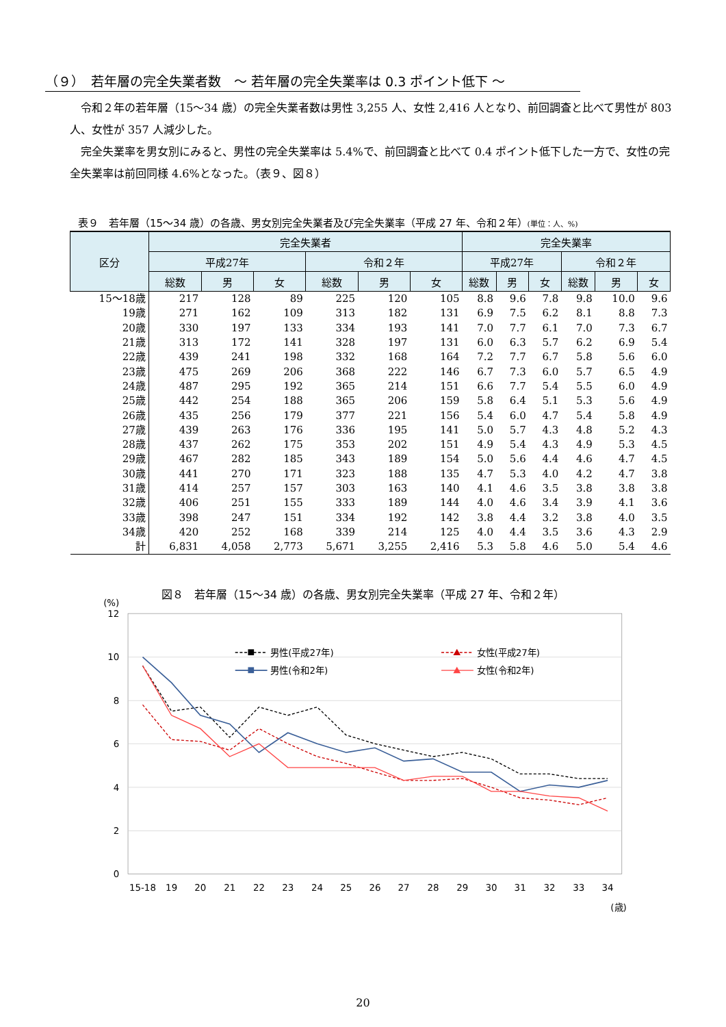（９）　若年層の完全失業者数　～ 若年層の完全失業率は 0.3 ポイント低下 ～
令和２年の若年層（15～34 歳）の完全失業者数は男性 3,255 人、女性 2,416 人となり、前回調査と比べて男性が 803 人、女性が 357 人減少した。
完全失業率を男女別にみると、男性の完全失業率は 5.4%で、前回調査と比べて 0.4 ポイント低下した一方で、女性の完全失業率は前回同様 4.6%となった。（表９、図８）
表９　若年層（15～34 歳）の各歳、男女別完全失業者及び完全失業率（平成 27 年、令和２年）(単位：人、%)
| 区分 | 完全失業者 | | | | | | 完全失業率 | | | | | |
| --- | --- | --- | --- | --- | --- | --- | --- | --- | --- | --- | --- | --- |
| | 平成27年 | | | 令和２年 | | | 平成27年 | | | 令和２年 | | |
| | 総数 | 男 | 女 | 総数 | 男 | 女 | 総数 | 男 | 女 | 総数 | 男 | 女 |
| 15～18歳 | 217 | 128 | 89 | 225 | 120 | 105 | 8.8 | 9.6 | 7.8 | 9.8 | 10.0 | 9.6 |
| 19歳 | 271 | 162 | 109 | 313 | 182 | 131 | 6.9 | 7.5 | 6.2 | 8.1 | 8.8 | 7.3 |
| 20歳 | 330 | 197 | 133 | 334 | 193 | 141 | 7.0 | 7.7 | 6.1 | 7.0 | 7.3 | 6.7 |
| 21歳 | 313 | 172 | 141 | 328 | 197 | 131 | 6.0 | 6.3 | 5.7 | 6.2 | 6.9 | 5.4 |
| 22歳 | 439 | 241 | 198 | 332 | 168 | 164 | 7.2 | 7.7 | 6.7 | 5.8 | 5.6 | 6.0 |
| 23歳 | 475 | 269 | 206 | 368 | 222 | 146 | 6.7 | 7.3 | 6.0 | 5.7 | 6.5 | 4.9 |
| 24歳 | 487 | 295 | 192 | 365 | 214 | 151 | 6.6 | 7.7 | 5.4 | 5.5 | 6.0 | 4.9 |
| 25歳 | 442 | 254 | 188 | 365 | 206 | 159 | 5.8 | 6.4 | 5.1 | 5.3 | 5.6 | 4.9 |
| 26歳 | 435 | 256 | 179 | 377 | 221 | 156 | 5.4 | 6.0 | 4.7 | 5.4 | 5.8 | 4.9 |
| 27歳 | 439 | 263 | 176 | 336 | 195 | 141 | 5.0 | 5.7 | 4.3 | 4.8 | 5.2 | 4.3 |
| 28歳 | 437 | 262 | 175 | 353 | 202 | 151 | 4.9 | 5.4 | 4.3 | 4.9 | 5.3 | 4.5 |
| 29歳 | 467 | 282 | 185 | 343 | 189 | 154 | 5.0 | 5.6 | 4.4 | 4.6 | 4.7 | 4.5 |
| 30歳 | 441 | 270 | 171 | 323 | 188 | 135 | 4.7 | 5.3 | 4.0 | 4.2 | 4.7 | 3.8 |
| 31歳 | 414 | 257 | 157 | 303 | 163 | 140 | 4.1 | 4.6 | 3.5 | 3.8 | 3.8 | 3.8 |
| 32歳 | 406 | 251 | 155 | 333 | 189 | 144 | 4.0 | 4.6 | 3.4 | 3.9 | 4.1 | 3.6 |
| 33歳 | 398 | 247 | 151 | 334 | 192 | 142 | 3.8 | 4.4 | 3.2 | 3.8 | 4.0 | 3.5 |
| 34歳 | 420 | 252 | 168 | 339 | 214 | 125 | 4.0 | 4.4 | 3.5 | 3.6 | 4.3 | 2.9 |
| 計 | 6,831 | 4,058 | 2,773 | 5,671 | 3,255 | 2,416 | 5.3 | 5.8 | 4.6 | 5.0 | 5.4 | 4.6 |
図８　若年層（15～34 歳）の各歳、男女別完全失業率（平成 27 年、令和２年）
(%)
12
10
8
6
4
2
0
15-18
19
20
21
22
23
24
25
26
27
28
29
30
31
32
33
34
(歳)
男性(平成27年)
男性(令和2年)
女性(平成27年)
女性(令和2年)
20